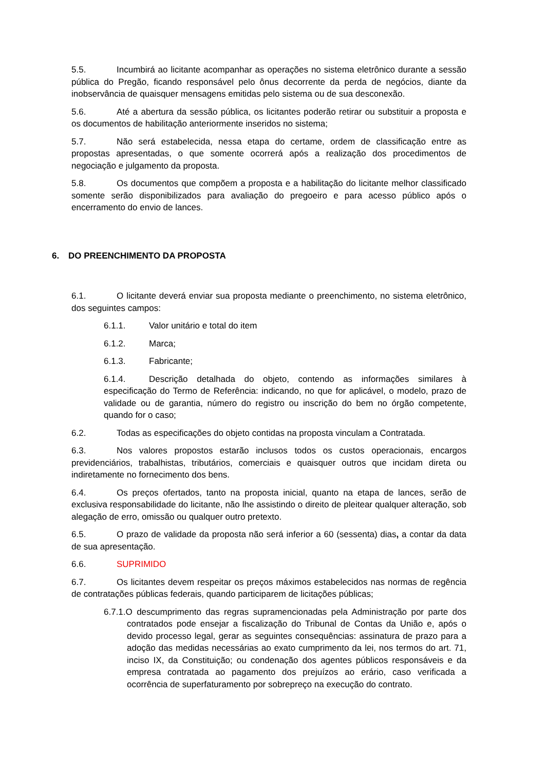5.5. Incumbirá ao licitante acompanhar as operações no sistema eletrônico durante a sessão pública do Pregão, ficando responsável pelo ônus decorrente da perda de negócios, diante da inobservância de quaisquer mensagens emitidas pelo sistema ou de sua desconexão.
5.6. Até a abertura da sessão pública, os licitantes poderão retirar ou substituir a proposta e os documentos de habilitação anteriormente inseridos no sistema;
5.7. Não será estabelecida, nessa etapa do certame, ordem de classificação entre as propostas apresentadas, o que somente ocorrerá após a realização dos procedimentos de negociação e julgamento da proposta.
5.8. Os documentos que compõem a proposta e a habilitação do licitante melhor classificado somente serão disponibilizados para avaliação do pregoeiro e para acesso público após o encerramento do envio de lances.
6. DO PREENCHIMENTO DA PROPOSTA
6.1. O licitante deverá enviar sua proposta mediante o preenchimento, no sistema eletrônico, dos seguintes campos:
6.1.1. Valor unitário e total do item
6.1.2. Marca;
6.1.3. Fabricante;
6.1.4. Descrição detalhada do objeto, contendo as informações similares à especificação do Termo de Referência: indicando, no que for aplicável, o modelo, prazo de validade ou de garantia, número do registro ou inscrição do bem no órgão competente, quando for o caso;
6.2. Todas as especificações do objeto contidas na proposta vinculam a Contratada.
6.3. Nos valores propostos estarão inclusos todos os custos operacionais, encargos previdenciários, trabalhistas, tributários, comerciais e quaisquer outros que incidam direta ou indiretamente no fornecimento dos bens.
6.4. Os preços ofertados, tanto na proposta inicial, quanto na etapa de lances, serão de exclusiva responsabilidade do licitante, não lhe assistindo o direito de pleitear qualquer alteração, sob alegação de erro, omissão ou qualquer outro pretexto.
6.5. O prazo de validade da proposta não será inferior a 60 (sessenta) dias, a contar da data de sua apresentação.
6.6. SUPRIMIDO
6.7. Os licitantes devem respeitar os preços máximos estabelecidos nas normas de regência de contratações públicas federais, quando participarem de licitações públicas;
6.7.1.O descumprimento das regras supramencionadas pela Administração por parte dos contratados pode ensejar a fiscalização do Tribunal de Contas da União e, após o devido processo legal, gerar as seguintes consequências: assinatura de prazo para a adoção das medidas necessárias ao exato cumprimento da lei, nos termos do art. 71, inciso IX, da Constituição; ou condenação dos agentes públicos responsáveis e da empresa contratada ao pagamento dos prejuízos ao erário, caso verificada a ocorrência de superfaturamento por sobrepreço na execução do contrato.